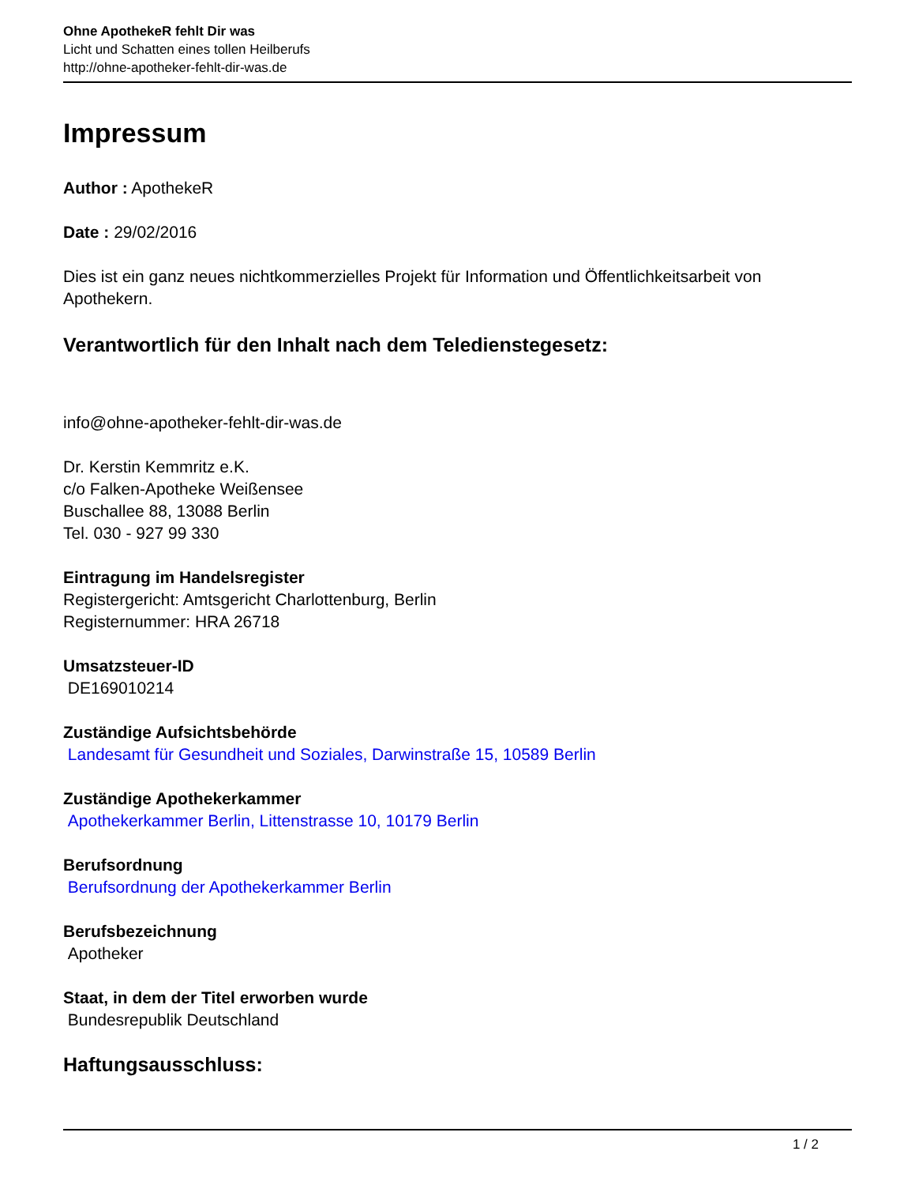Ohne ApothekeR fehlt Dir was
Licht und Schatten eines tollen Heilberufs
http://ohne-apotheker-fehlt-dir-was.de
Impressum
Author : ApothekeR
Date : 29/02/2016
Dies ist ein ganz neues nichtkommerzielles Projekt für Information und Öffentlichkeitsarbeit von Apothekern.
Verantwortlich für den Inhalt nach dem Teledienstegesetz:
info@ohne-apotheker-fehlt-dir-was.de
Dr. Kerstin Kemmritz e.K.
c/o Falken-Apotheke Weißensee
Buschallee 88, 13088 Berlin
Tel. 030 - 927 99 330
Eintragung im Handelsregister
Registergericht: Amtsgericht Charlottenburg, Berlin
Registernummer: HRA 26718
Umsatzsteuer-ID
DE169010214
Zuständige Aufsichtsbehörde
Landesamt für Gesundheit und Soziales, Darwinstraße 15, 10589 Berlin
Zuständige Apothekerkammer
Apothekerkammer Berlin, Littenstrasse 10, 10179 Berlin
Berufsordnung
Berufsordnung der Apothekerkammer Berlin
Berufsbezeichnung
Apotheker
Staat, in dem der Titel erworben wurde
Bundesrepublik Deutschland
Haftungsausschluss:
1 / 2